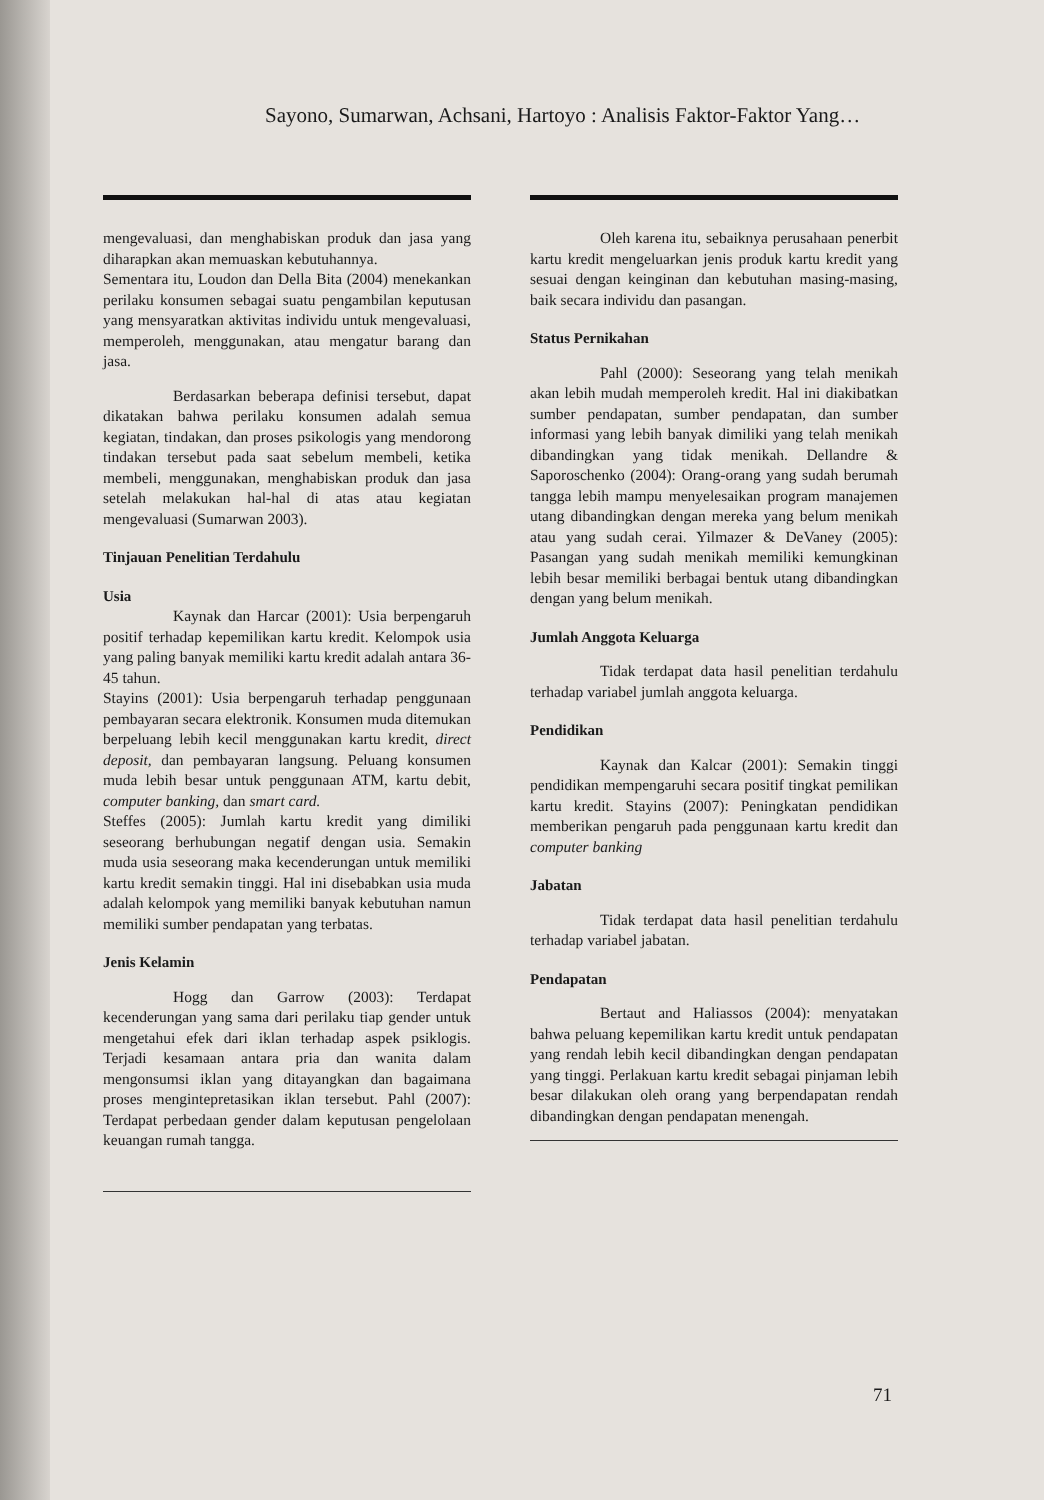Sayono, Sumarwan, Achsani, Hartoyo : Analisis Faktor-Faktor Yang…
mengevaluasi, dan menghabiskan produk dan jasa yang diharapkan akan memuaskan kebutuhannya.
Sementara itu, Loudon dan Della Bita (2004) menekankan perilaku konsumen sebagai suatu pengambilan keputusan yang mensyaratkan aktivitas individu untuk mengevaluasi, memperoleh, menggunakan, atau mengatur barang dan jasa.
Berdasarkan beberapa definisi tersebut, dapat dikatakan bahwa perilaku konsumen adalah semua kegiatan, tindakan, dan proses psikologis yang mendorong tindakan tersebut pada saat sebelum membeli, ketika membeli, menggunakan, menghabiskan produk dan jasa setelah melakukan hal-hal di atas atau kegiatan mengevaluasi (Sumarwan 2003).
Tinjauan Penelitian Terdahulu
Usia
Kaynak dan Harcar (2001): Usia berpengaruh positif terhadap kepemilikan kartu kredit. Kelompok usia yang paling banyak memiliki kartu kredit adalah antara 36-45 tahun.
Stayins (2001): Usia berpengaruh terhadap penggunaan pembayaran secara elektronik. Konsumen muda ditemukan berpeluang lebih kecil menggunakan kartu kredit, direct deposit, dan pembayaran langsung. Peluang konsumen muda lebih besar untuk penggunaan ATM, kartu debit, computer banking, dan smart card.
Steffes (2005): Jumlah kartu kredit yang dimiliki seseorang berhubungan negatif dengan usia. Semakin muda usia seseorang maka kecenderungan untuk memiliki kartu kredit semakin tinggi. Hal ini disebabkan usia muda adalah kelompok yang memiliki banyak kebutuhan namun memiliki sumber pendapatan yang terbatas.
Jenis Kelamin
Hogg dan Garrow (2003): Terdapat kecenderungan yang sama dari perilaku tiap gender untuk mengetahui efek dari iklan terhadap aspek psiklogis. Terjadi kesamaan antara pria dan wanita dalam mengonsumsi iklan yang ditayangkan dan bagaimana proses mengintepretasikan iklan tersebut. Pahl (2007): Terdapat perbedaan gender dalam keputusan pengelolaan keuangan rumah tangga.
Oleh karena itu, sebaiknya perusahaan penerbit kartu kredit mengeluarkan jenis produk kartu kredit yang sesuai dengan keinginan dan kebutuhan masing-masing, baik secara individu dan pasangan.
Status Pernikahan
Pahl (2000): Seseorang yang telah menikah akan lebih mudah memperoleh kredit. Hal ini diakibatkan sumber pendapatan, sumber pendapatan, dan sumber informasi yang lebih banyak dimiliki yang telah menikah dibandingkan yang tidak menikah. Dellandre & Saporoschenko (2004): Orang-orang yang sudah berumah tangga lebih mampu menyelesaikan program manajemen utang dibandingkan dengan mereka yang belum menikah atau yang sudah cerai. Yilmazer & DeVaney (2005): Pasangan yang sudah menikah memiliki kemungkinan lebih besar memiliki berbagai bentuk utang dibandingkan dengan yang belum menikah.
Jumlah Anggota Keluarga
Tidak terdapat data hasil penelitian terdahulu terhadap variabel jumlah anggota keluarga.
Pendidikan
Kaynak dan Kalcar (2001): Semakin tinggi pendidikan mempengaruhi secara positif tingkat pemilikan kartu kredit. Stayins (2007): Peningkatan pendidikan memberikan pengaruh pada penggunaan kartu kredit dan computer banking
Jabatan
Tidak terdapat data hasil penelitian terdahulu terhadap variabel jabatan.
Pendapatan
Bertaut and Haliassos (2004): menyatakan bahwa peluang kepemilikan kartu kredit untuk pendapatan yang rendah lebih kecil dibandingkan dengan pendapatan yang tinggi. Perlakuan kartu kredit sebagai pinjaman lebih besar dilakukan oleh orang yang berpendapatan rendah dibandingkan dengan pendapatan menengah.
71